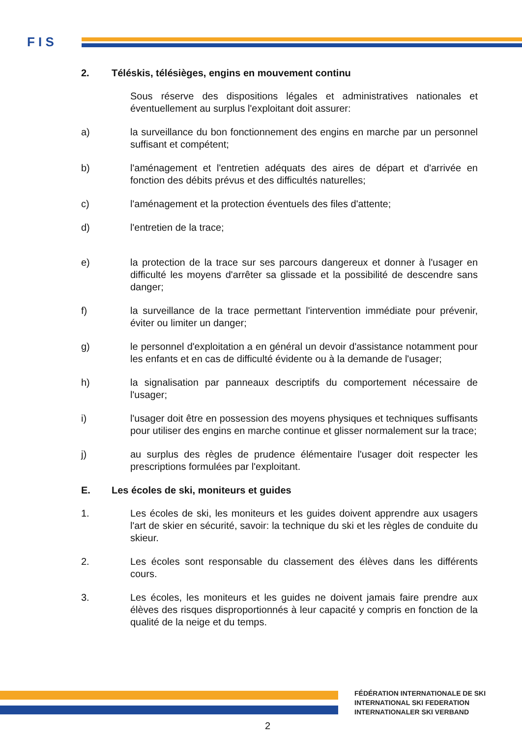F I S
2. Téléskis, télésièges, engins en mouvement continu
Sous réserve des dispositions légales et administratives nationales et éventuellement au surplus l'exploitant doit assurer:
a) la surveillance du bon fonctionnement des engins en marche par un personnel suffisant et compétent;
b) l'aménagement et l'entretien adéquats des aires de départ et d'arrivée en fonction des débits prévus et des difficultés naturelles;
c) l'aménagement et la protection éventuels des files d'attente;
d) l'entretien de la trace;
e) la protection de la trace sur ses parcours dangereux et donner à l'usager en difficulté les moyens d'arrêter sa glissade et la possibilité de descendre sans danger;
f) la surveillance de la trace permettant l'intervention immédiate pour prévenir, éviter ou limiter un danger;
g) le personnel d'exploitation a en général un devoir d'assistance notamment pour les enfants et en cas de difficulté évidente ou à la demande de l'usager;
h) la signalisation par panneaux descriptifs du comportement nécessaire de l'usager;
i) l'usager doit être en possession des moyens physiques et techniques suffisants pour utiliser des engins en marche continue et glisser normalement sur la trace;
j) au surplus des règles de prudence élémentaire l'usager doit respecter les prescriptions formulées par l'exploitant.
E. Les écoles de ski, moniteurs et guides
1. Les écoles de ski, les moniteurs et les guides doivent apprendre aux usagers l'art de skier en sécurité, savoir: la technique du ski et les règles de conduite du skieur.
2. Les écoles sont responsable du classement des élèves dans les différents cours.
3. Les écoles, les moniteurs et les guides ne doivent jamais faire prendre aux élèves des risques disproportionnés à leur capacité y compris en fonction de la qualité de la neige et du temps.
FÉDÉRATION INTERNATIONALE DE SKI
INTERNATIONAL SKI FEDERATION
INTERNATIONALER SKI VERBAND
2